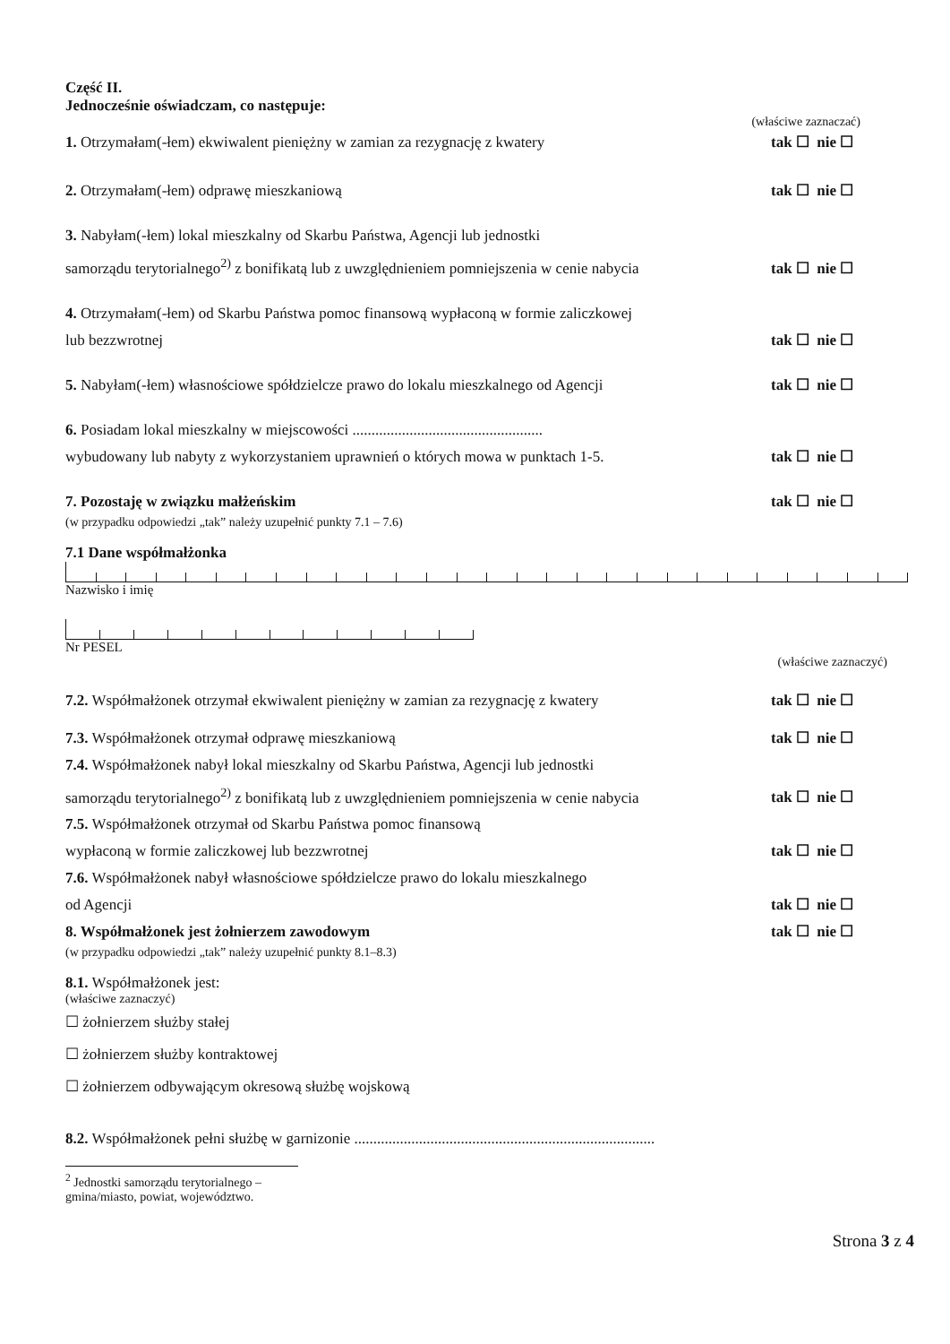Część II.
Jednocześnie oświadczam, co następuje:
(właściwe zaznaczać)
1. Otrzymałam(-łem) ekwiwalent pieniężny w zamian za rezygnację z kwatery
tak ☐ nie ☐
2. Otrzymałam(-łem) odprawę mieszkaniową
tak ☐ nie ☐
3. Nabyłam(-łem) lokal mieszkalny od Skarbu Państwa, Agencji lub jednostki
samorządu terytorialnego<sup>2)</sup> z bonifikatą lub z uwzględnieniem pomniejszenia w cenie nabycia
tak ☐ nie ☐
4. Otrzymałam(-łem) od Skarbu Państwa pomoc finansową wypłaconą w formie zaliczkowej
lub bezzwrotnej
tak ☐ nie ☐
5. Nabyłam(-łem) własnościowe spółdzielcze prawo do lokalu mieszkalnego od Agencji
tak ☐ nie ☐
6. Posiadam lokal mieszkalny w miejscowości ..................................................
wybudowany lub nabyty z wykorzystaniem uprawnień o których mowa w punktach 1-5.
tak ☐ nie ☐
7. Pozostaję w związku małżeńskim
tak ☐ nie ☐
(w przypadku odpowiedzi „tak” należy uzupełnić punkty 7.1 – 7.6)
7.1 Dane współmałżonka
Nazwisko i imię
Nr PESEL
(właściwe zaznaczyć)
7.2. Współmałżonek otrzymał ekwiwalent pieniężny w zamian za rezygnację z kwatery
tak ☐ nie ☐
7.3. Współmałżonek otrzymał odprawę mieszkaniową
tak ☐ nie ☐
7.4. Współmałżonek nabył lokal mieszkalny od Skarbu Państwa, Agencji lub jednostki
samorządu terytorialnego<sup>2)</sup> z bonifikatą lub z uwzględnieniem pomniejszenia w cenie nabycia
tak ☐ nie ☐
7.5. Współmałżonek otrzymał od Skarbu Państwa pomoc finansową
wypłaconą w formie zaliczkowej lub bezzwrotnej
tak ☐ nie ☐
7.6. Współmałżonek nabył własnościowe spółdzielcze prawo do lokalu mieszkalnego
od Agencji
tak ☐ nie ☐
8. Współmałżonek jest żołnierzem zawodowym
tak ☐ nie ☐
(w przypadku odpowiedzi „tak” należy uzupełnić punkty 8.1–8.3)
8.1. Współmałżonek jest:
(właściwe zaznaczyć)
☐ żołnierzem służby stałej
☐ żołnierzem służby kontraktowej
☐ żołnierzem odbywającym okresową służbę wojskową
8.2. Współmałżonek pełni służbę w garnizonie ...............................................................................
<sup>2</sup> Jednostki samorządu terytorialnego – gmina/miasto, powiat, województwo.
Strona 3 z 4